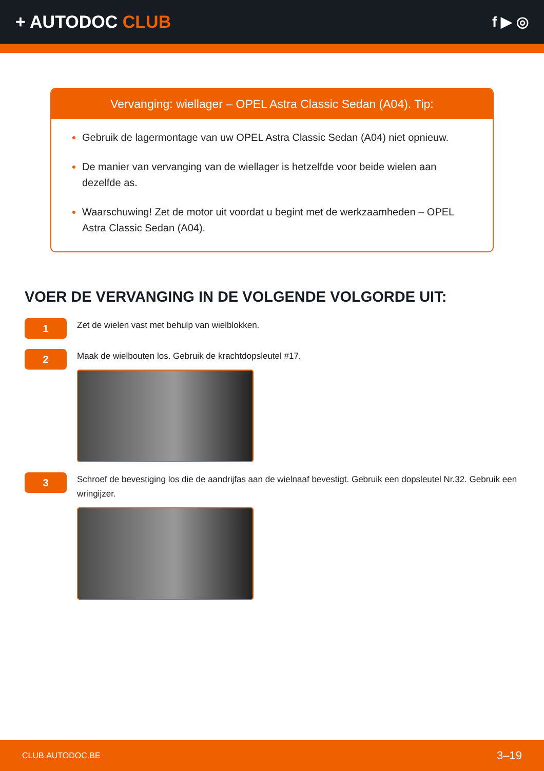+ AUTODOC CLUB
f ▶ ◎
Vervanging: wiellager – OPEL Astra Classic Sedan (A04). Tip:
Gebruik de lagermontage van uw OPEL Astra Classic Sedan (A04) niet opnieuw.
De manier van vervanging van de wiellager is hetzelfde voor beide wielen aan dezelfde as.
Waarschuwing! Zet de motor uit voordat u begint met de werkzaamheden – OPEL Astra Classic Sedan (A04).
VOER DE VERVANGING IN DE VOLGENDE VOLGORDE UIT:
1
Zet de wielen vast met behulp van wielblokken.
2
Maak de wielbouten los. Gebruik de krachtdopsleutel #17.
3
Schroef de bevestiging los die de aandrijfas aan de wielnaaf bevestigt. Gebruik een dopsleutel Nr.32. Gebruik een wringijzer.
CLUB.AUTODOC.BE 3–19